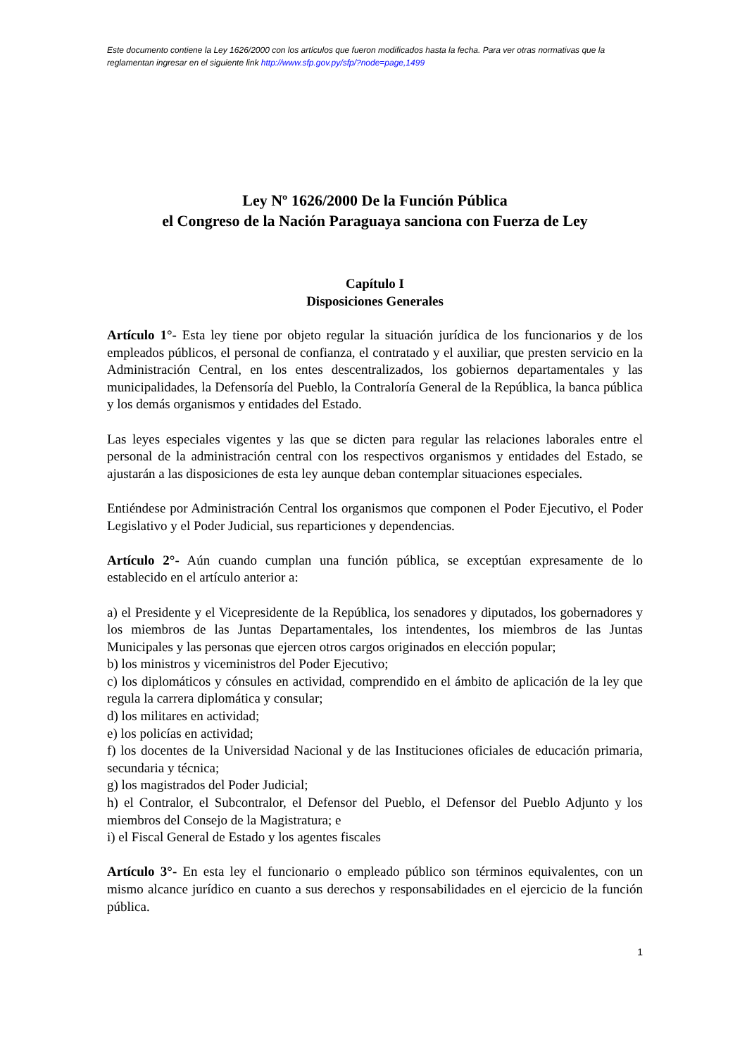Este documento contiene la Ley 1626/2000 con los artículos que fueron modificados hasta la fecha. Para ver otras normativas que la reglamentan ingresar en el siguiente link http://www.sfp.gov.py/sfp/?node=page,1499
Ley Nº 1626/2000 De la Función Pública
el Congreso de la Nación Paraguaya sanciona con Fuerza de Ley
Capítulo I
Disposiciones Generales
Artículo 1°- Esta ley tiene por objeto regular la situación jurídica de los funcionarios y de los empleados públicos, el personal de confianza, el contratado y el auxiliar, que presten servicio en la Administración Central, en los entes descentralizados, los gobiernos departamentales y las municipalidades, la Defensoría del Pueblo, la Contraloría General de la República, la banca pública y los demás organismos y entidades del Estado.
Las leyes especiales vigentes y las que se dicten para regular las relaciones laborales entre el personal de la administración central con los respectivos organismos y entidades del Estado, se ajustarán a las disposiciones de esta ley aunque deban contemplar situaciones especiales.
Entiéndese por Administración Central los organismos que componen el Poder Ejecutivo, el Poder Legislativo y el Poder Judicial, sus reparticiones y dependencias.
Artículo 2°- Aún cuando cumplan una función pública, se exceptúan expresamente de lo establecido en el artículo anterior a:
a) el Presidente y el Vicepresidente de la República, los senadores y diputados, los gobernadores y los miembros de las Juntas Departamentales, los intendentes, los miembros de las Juntas Municipales y las personas que ejercen otros cargos originados en elección popular;
b) los ministros y viceministros del Poder Ejecutivo;
c) los diplomáticos y cónsules en actividad, comprendido en el ámbito de aplicación de la ley que regula la carrera diplomática y consular;
d) los militares en actividad;
e) los policías en actividad;
f) los docentes de la Universidad Nacional y de las Instituciones oficiales de educación primaria, secundaria y técnica;
g) los magistrados del Poder Judicial;
h) el Contralor, el Subcontralor, el Defensor del Pueblo, el Defensor del Pueblo Adjunto y los miembros del Consejo de la Magistratura; e
i) el Fiscal General de Estado y los agentes fiscales
Artículo 3°- En esta ley el funcionario o empleado público son términos equivalentes, con un mismo alcance jurídico en cuanto a sus derechos y responsabilidades en el ejercicio de la función pública.
1